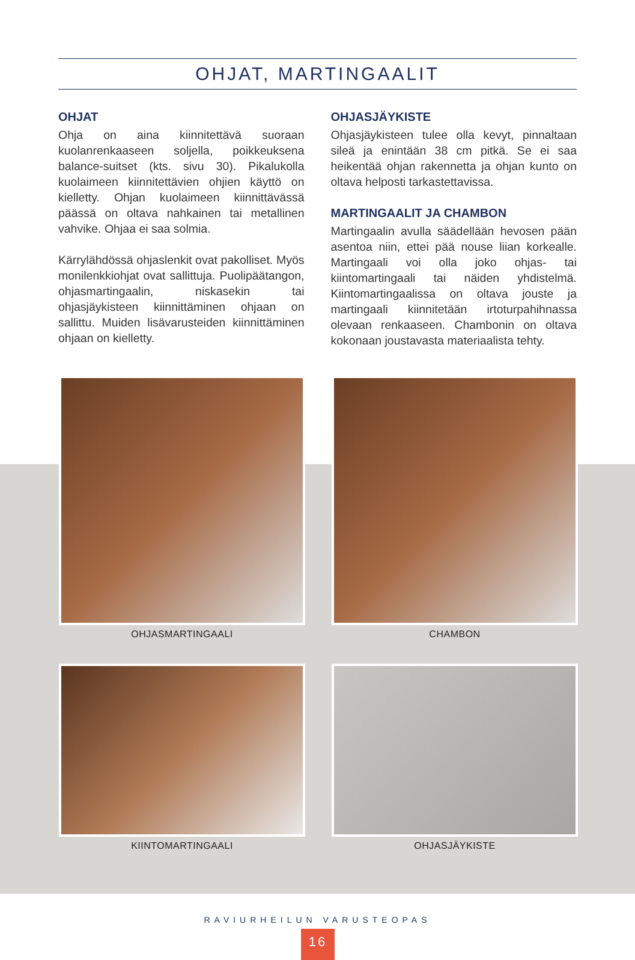OHJAT, MARTINGAALIT
OHJAT
Ohja on aina kiinnitettävä suoraan kuolanrenkaaseen soljella, poikkeuksena balance-suitset (kts. sivu 30). Pikalukolla kuolaimeen kiinnitettävien ohjien käyttö on kielletty. Ohjan kuolaimeen kiinnittävässä päässä on oltava nahkainen tai metallinen vahvike. Ohjaa ei saa solmia.
Kärrylähdössä ohjaslenkit ovat pakolliset. Myös monilenkkiohjat ovat sallittuja. Puolipäätangon, ohjasmartingaalin, niskasekin tai ohjasjäykisteen kiinnittäminen ohjaan on sallittu. Muiden lisävarusteiden kiinnittäminen ohjaan on kielletty.
OHJASJÄYKISTE
Ohjasjäykisteen tulee olla kevyt, pinnaltaan sileä ja enintään 38 cm pitkä. Se ei saa heikentää ohjan rakennetta ja ohjan kunto on oltava helposti tarkastettavissa.
MARTINGAALIT JA CHAMBON
Martingaalin avulla säädellään hevosen pään asentoa niin, ettei pää nouse liian korkealle. Martingaali voi olla joko ohjas- tai kiintomartingaali tai näiden yhdistelmä. Kiintomartingaalissa on oltava jouste ja martingaali kiinnitetään irtoturpahihnassa olevaan renkaaseen. Chambonin on oltava kokonaan joustavasta materiaalista tehty.
OHJASMARTINGAALI
CHAMBON
KIINTOMARTINGAALI
OHJASJÄYKISTE
RAVIURHEILUN VARUSTEOPAS
16